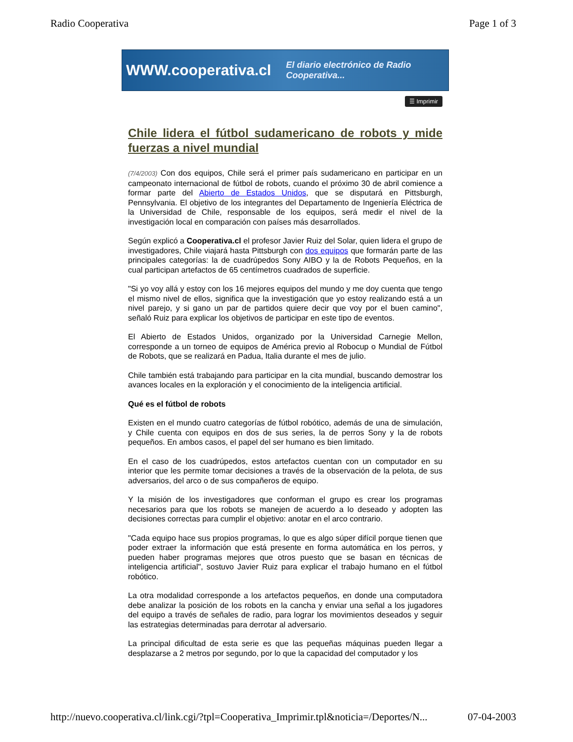Radio Cooperativa Page 1 of 3
WWW.cooperativa.cl El diario electrónico de Radio Cooperativa...
☰ Imprimir
Chile lidera el fútbol sudamericano de robots y mide fuerzas a nivel mundial
(7/4/2003) Con dos equipos, Chile será el primer país sudamericano en participar en un campeonato internacional de fútbol de robots, cuando el próximo 30 de abril comience a formar parte del Abierto de Estados Unidos, que se disputará en Pittsburgh, Pennsylvania. El objetivo de los integrantes del Departamento de Ingeniería Eléctrica de la Universidad de Chile, responsable de los equipos, será medir el nivel de la investigación local en comparación con países más desarrollados.
Según explicó a Cooperativa.cl el profesor Javier Ruiz del Solar, quien lidera el grupo de investigadores, Chile viajará hasta Pittsburgh con dos equipos que formarán parte de las principales categorías: la de cuadrúpedos Sony AIBO y la de Robots Pequeños, en la cual participan artefactos de 65 centímetros cuadrados de superficie.
"Si yo voy allá y estoy con los 16 mejores equipos del mundo y me doy cuenta que tengo el mismo nivel de ellos, significa que la investigación que yo estoy realizando está a un nivel parejo, y si gano un par de partidos quiere decir que voy por el buen camino", señaló Ruiz para explicar los objetivos de participar en este tipo de eventos.
El Abierto de Estados Unidos, organizado por la Universidad Carnegie Mellon, corresponde a un torneo de equipos de América previo al Robocup o Mundial de Fútbol de Robots, que se realizará en Padua, Italia durante el mes de julio.
Chile también está trabajando para participar en la cita mundial, buscando demostrar los avances locales en la exploración y el conocimiento de la inteligencia artificial.
Qué es el fútbol de robots
Existen en el mundo cuatro categorías de fútbol robótico, además de una de simulación, y Chile cuenta con equipos en dos de sus series, la de perros Sony y la de robots pequeños. En ambos casos, el papel del ser humano es bien limitado.
En el caso de los cuadrúpedos, estos artefactos cuentan con un computador en su interior que les permite tomar decisiones a través de la observación de la pelota, de sus adversarios, del arco o de sus compañeros de equipo.
Y la misión de los investigadores que conforman el grupo es crear los programas necesarios para que los robots se manejen de acuerdo a lo deseado y adopten las decisiones correctas para cumplir el objetivo: anotar en el arco contrario.
"Cada equipo hace sus propios programas, lo que es algo súper difícil porque tienen que poder extraer la información que está presente en forma automática en los perros, y pueden haber programas mejores que otros puesto que se basan en técnicas de inteligencia artificial", sostuvo Javier Ruiz para explicar el trabajo humano en el fútbol robótico.
La otra modalidad corresponde a los artefactos pequeños, en donde una computadora debe analizar la posición de los robots en la cancha y enviar una señal a los jugadores del equipo a través de señales de radio, para lograr los movimientos deseados y seguir las estrategias determinadas para derrotar al adversario.
La principal dificultad de esta serie es que las pequeñas máquinas pueden llegar a desplazarse a 2 metros por segundo, por lo que la capacidad del computador y los
http://nuevo.cooperativa.cl/link.cgi/?tpl=Cooperativa_Imprimir.tpl&noticia=/Deportes/N... 07-04-2003